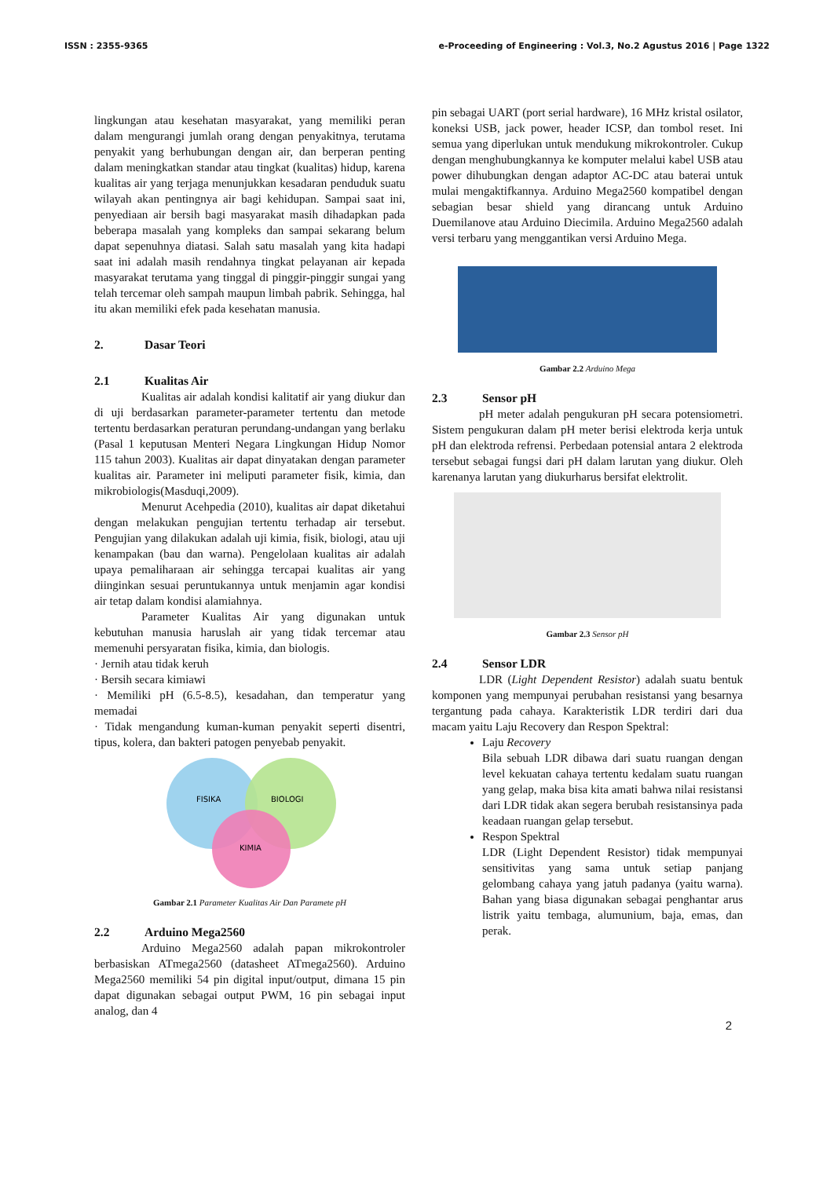ISSN : 2355-9365 e-Proceeding of Engineering : Vol.3, No.2 Agustus 2016 | Page 1322
lingkungan atau kesehatan masyarakat, yang memiliki peran dalam mengurangi jumlah orang dengan penyakitnya, terutama penyakit yang berhubungan dengan air, dan berperan penting dalam meningkatkan standar atau tingkat (kualitas) hidup, karena kualitas air yang terjaga menunjukkan kesadaran penduduk suatu wilayah akan pentingnya air bagi kehidupan. Sampai saat ini, penyediaan air bersih bagi masyarakat masih dihadapkan pada beberapa masalah yang kompleks dan sampai sekarang belum dapat sepenuhnya diatasi. Salah satu masalah yang kita hadapi saat ini adalah masih rendahnya tingkat pelayanan air kepada masyarakat terutama yang tinggal di pinggir-pinggir sungai yang telah tercemar oleh sampah maupun limbah pabrik. Sehingga, hal itu akan memiliki efek pada kesehatan manusia.
2. Dasar Teori
2.1 Kualitas Air
Kualitas air adalah kondisi kalitatif air yang diukur dan di uji berdasarkan parameter-parameter tertentu dan metode tertentu berdasarkan peraturan perundang-undangan yang berlaku (Pasal 1 keputusan Menteri Negara Lingkungan Hidup Nomor 115 tahun 2003). Kualitas air dapat dinyatakan dengan parameter kualitas air. Parameter ini meliputi parameter fisik, kimia, dan mikrobiologis(Masduqi,2009).
Menurut Acehpedia (2010), kualitas air dapat diketahui dengan melakukan pengujian tertentu terhadap air tersebut. Pengujian yang dilakukan adalah uji kimia, fisik, biologi, atau uji kenampakan (bau dan warna). Pengelolaan kualitas air adalah upaya pemaliharaan air sehingga tercapai kualitas air yang diinginkan sesuai peruntukannya untuk menjamin agar kondisi air tetap dalam kondisi alamiahnya.
Parameter Kualitas Air yang digunakan untuk kebutuhan manusia haruslah air yang tidak tercemar atau memenuhi persyaratan fisika, kimia, dan biologis.
· Jernih atau tidak keruh
· Bersih secara kimiawi
· Memiliki pH (6.5-8.5), kesadahan, dan temperatur yang memadai
· Tidak mengandung kuman-kuman penyakit seperti disentri, tipus, kolera, dan bakteri patogen penyebab penyakit.
FISIKA
BIOLOGI
KIMIA
Gambar 2.1 Parameter Kualitas Air Dan Paramete pH
2.2 Arduino Mega2560
Arduino Mega2560 adalah papan mikrokontroler berbasiskan ATmega2560 (datasheet ATmega2560). Arduino Mega2560 memiliki 54 pin digital input/output, dimana 15 pin dapat digunakan sebagai output PWM, 16 pin sebagai input analog, dan 4
pin sebagai UART (port serial hardware), 16 MHz kristal osilator, koneksi USB, jack power, header ICSP, dan tombol reset. Ini semua yang diperlukan untuk mendukung mikrokontroler. Cukup dengan menghubungkannya ke komputer melalui kabel USB atau power dihubungkan dengan adaptor AC-DC atau baterai untuk mulai mengaktifkannya. Arduino Mega2560 kompatibel dengan sebagian besar shield yang dirancang untuk Arduino Duemilanove atau Arduino Diecimila. Arduino Mega2560 adalah versi terbaru yang menggantikan versi Arduino Mega.
Gambar 2.2 Arduino Mega
2.3 Sensor pH
pH meter adalah pengukuran pH secara potensiometri. Sistem pengukuran dalam pH meter berisi elektroda kerja untuk pH dan elektroda refrensi. Perbedaan potensial antara 2 elektroda tersebut sebagai fungsi dari pH dalam larutan yang diukur. Oleh karenanya larutan yang diukurharus bersifat elektrolit.
Gambar 2.3 Sensor pH
2.4 Sensor LDR
LDR (Light Dependent Resistor) adalah suatu bentuk komponen yang mempunyai perubahan resistansi yang besarnya tergantung pada cahaya. Karakteristik LDR terdiri dari dua macam yaitu Laju Recovery dan Respon Spektral:
Laju Recovery
Bila sebuah LDR dibawa dari suatu ruangan dengan level kekuatan cahaya tertentu kedalam suatu ruangan yang gelap, maka bisa kita amati bahwa nilai resistansi dari LDR tidak akan segera berubah resistansinya pada keadaan ruangan gelap tersebut.
Respon Spektral
LDR (Light Dependent Resistor) tidak mempunyai sensitivitas yang sama untuk setiap panjang gelombang cahaya yang jatuh padanya (yaitu warna). Bahan yang biasa digunakan sebagai penghantar arus listrik yaitu tembaga, alumunium, baja, emas, dan perak.
2